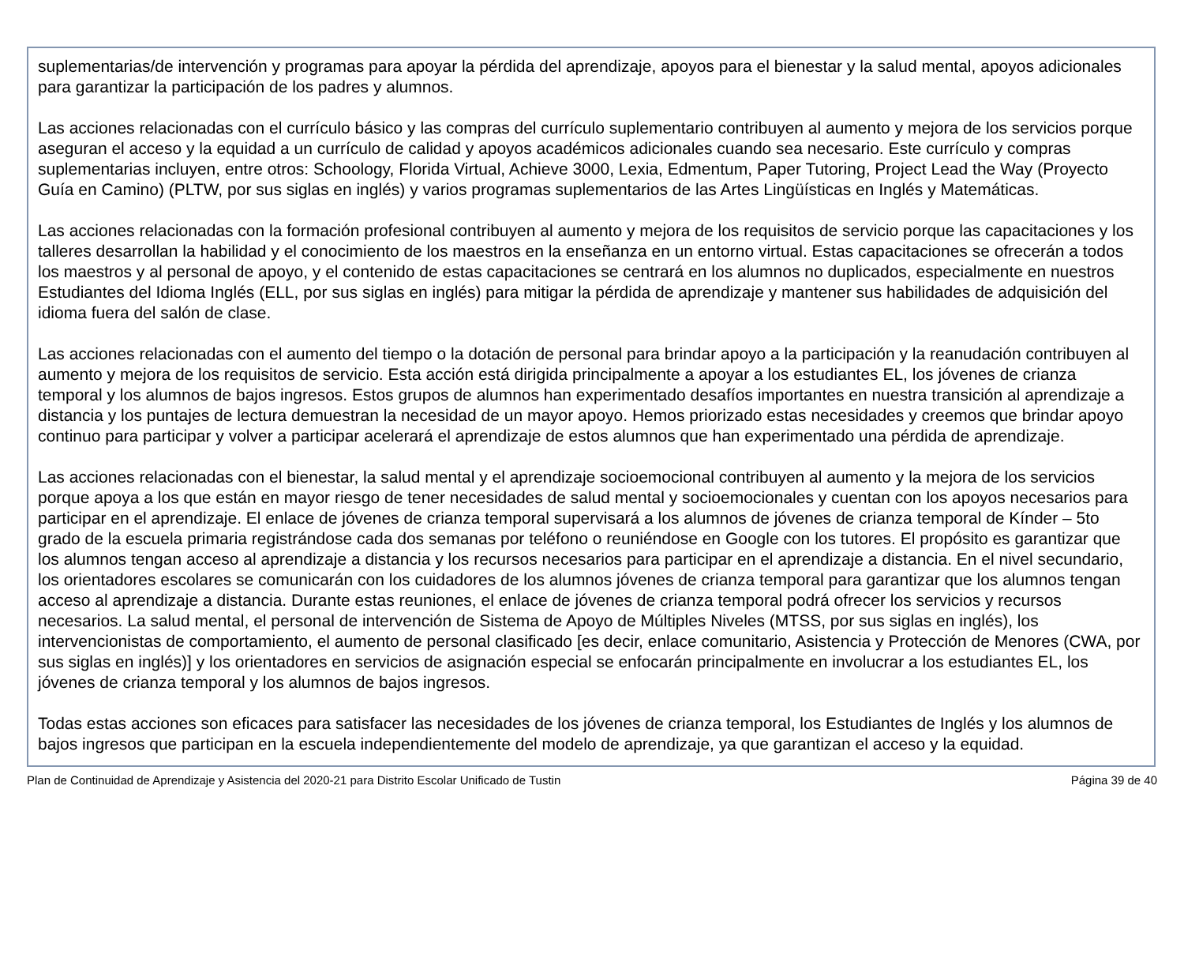| suplementarias/de intervención y programas para apoyar la pérdida del aprendizaje, apoyos para el bienestar y la salud mental, apoyos adicionales para garantizar la participación de los padres y alumnos. Las acciones relacionadas con el currículo básico y las compras del currículo suplementario contribuyen al aumento y mejora de los servicios porque aseguran el acceso y la equidad a un currículo de calidad y apoyos académicos adicionales cuando sea necesario. Este currículo y compras suplementarias incluyen, entre otros: Schoology, Florida Virtual, Achieve 3000, Lexia, Edmentum, Paper Tutoring, Project Lead the Way (Proyecto Guía en Camino) (PLTW, por sus siglas en inglés) y varios programas suplementarios de las Artes Lingüísticas en Inglés y Matemáticas. Las acciones relacionadas con la formación profesional contribuyen al aumento y mejora de los requisitos de servicio porque las capacitaciones y los talleres desarrollan la habilidad y el conocimiento de los maestros en la enseñanza en un entorno virtual. Estas capacitaciones se ofrecerán a todos los maestros y al personal de apoyo, y el contenido de estas capacitaciones se centrará en los alumnos no duplicados, especialmente en nuestros Estudiantes del Idioma Inglés (ELL, por sus siglas en inglés) para mitigar la pérdida de aprendizaje y mantener sus habilidades de adquisición del idioma fuera del salón de clase. Las acciones relacionadas con el aumento del tiempo o la dotación de personal para brindar apoyo a la participación y la reanudación contribuyen al aumento y mejora de los requisitos de servicio. Esta acción está dirigida principalmente a apoyar a los estudiantes EL, los jóvenes de crianza temporal y los alumnos de bajos ingresos. Estos grupos de alumnos han experimentado desafíos importantes en nuestra transición al aprendizaje a distancia y los puntajes de lectura demuestran la necesidad de un mayor apoyo. Hemos priorizado estas necesidades y creemos que brindar apoyo continuo para participar y volver a participar acelerará el aprendizaje de estos alumnos que han experimentado una pérdida de aprendizaje. Las acciones relacionadas con el bienestar, la salud mental y el aprendizaje socioemocional contribuyen al aumento y la mejora de los servicios porque apoya a los que están en mayor riesgo de tener necesidades de salud mental y socioemocionales y cuentan con los apoyos necesarios para participar en el aprendizaje. El enlace de jóvenes de crianza temporal supervisará a los alumnos de jóvenes de crianza temporal de Kínder – 5to grado de la escuela primaria registrándose cada dos semanas por teléfono o reuniéndose en Google con los tutores. El propósito es garantizar que los alumnos tengan acceso al aprendizaje a distancia y los recursos necesarios para participar en el aprendizaje a distancia. En el nivel secundario, los orientadores escolares se comunicarán con los cuidadores de los alumnos jóvenes de crianza temporal para garantizar que los alumnos tengan acceso al aprendizaje a distancia. Durante estas reuniones, el enlace de jóvenes de crianza temporal podrá ofrecer los servicios y recursos necesarios. La salud mental, el personal de intervención de Sistema de Apoyo de Múltiples Niveles (MTSS, por sus siglas en inglés), los intervencionistas de comportamiento, el aumento de personal clasificado [es decir, enlace comunitario, Asistencia y Protección de Menores (CWA, por sus siglas en inglés)] y los orientadores en servicios de asignación especial se enfocarán principalmente en involucrar a los estudiantes EL, los jóvenes de crianza temporal y los alumnos de bajos ingresos. Todas estas acciones son eficaces para satisfacer las necesidades de los jóvenes de crianza temporal, los Estudiantes de Inglés y los alumnos de bajos ingresos que participan en la escuela independientemente del modelo de aprendizaje, ya que garantizan el acceso y la equidad. |
Plan de Continuidad de Aprendizaje y Asistencia del 2020-21 para Distrito Escolar Unificado de Tustin Página 39 de 40